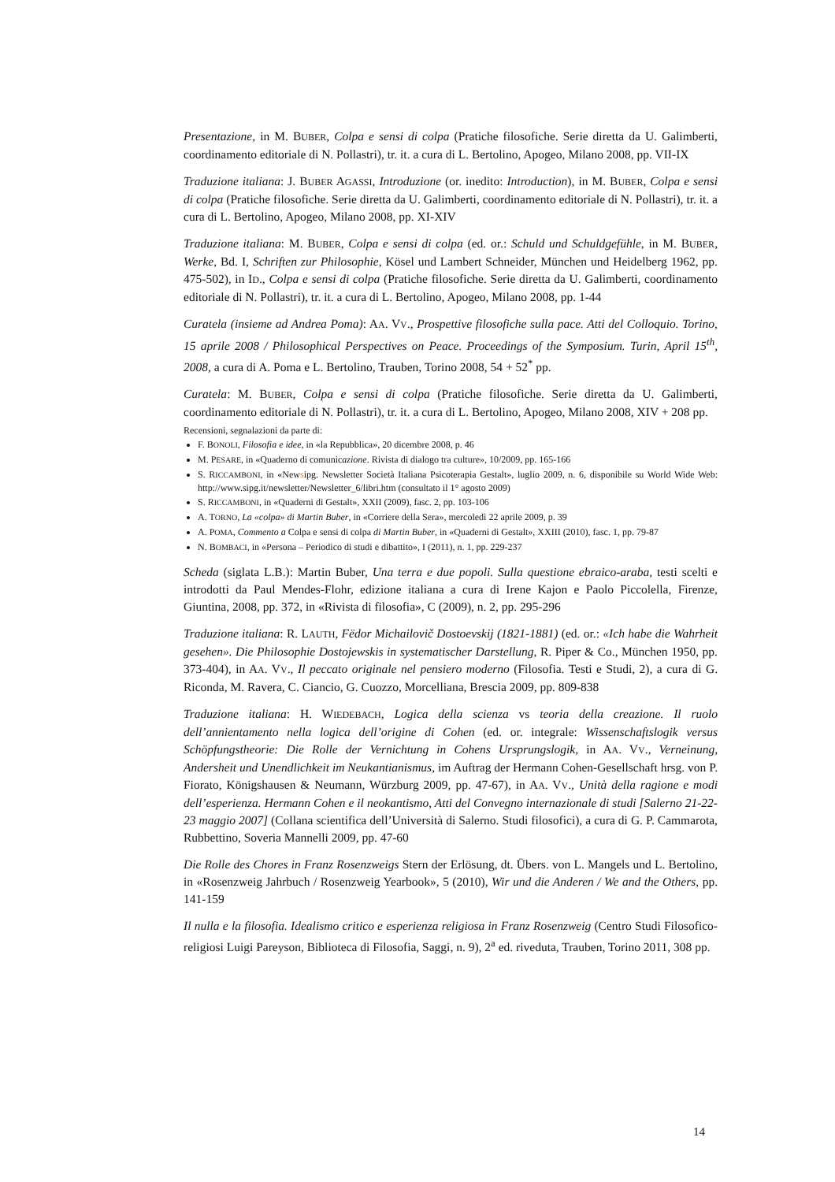Presentazione, in M. BUBER, Colpa e sensi di colpa (Pratiche filosofiche. Serie diretta da U. Galimberti, coordinamento editoriale di N. Pollastri), tr. it. a cura di L. Bertolino, Apogeo, Milano 2008, pp. VII-IX
Traduzione italiana: J. BUBER AGASSI, Introduzione (or. inedito: Introduction), in M. BUBER, Colpa e sensi di colpa (Pratiche filosofiche. Serie diretta da U. Galimberti, coordinamento editoriale di N. Pollastri), tr. it. a cura di L. Bertolino, Apogeo, Milano 2008, pp. XI-XIV
Traduzione italiana: M. BUBER, Colpa e sensi di colpa (ed. or.: Schuld und Schuldgefühle, in M. BUBER, Werke, Bd. I, Schriften zur Philosophie, Kösel und Lambert Schneider, München und Heidelberg 1962, pp. 475-502), in ID., Colpa e sensi di colpa (Pratiche filosofiche. Serie diretta da U. Galimberti, coordinamento editoriale di N. Pollastri), tr. it. a cura di L. Bertolino, Apogeo, Milano 2008, pp. 1-44
Curatela (insieme ad Andrea Poma): AA. VV., Prospettive filosofiche sulla pace. Atti del Colloquio. Torino, 15 aprile 2008 / Philosophical Perspectives on Peace. Proceedings of the Symposium. Turin, April 15<sup>th</sup>, 2008, a cura di A. Poma e L. Bertolino, Trauben, Torino 2008, 54 + 52<sup>*</sup> pp.
Curatela: M. BUBER, Colpa e sensi di colpa (Pratiche filosofiche. Serie diretta da U. Galimberti, coordinamento editoriale di N. Pollastri), tr. it. a cura di L. Bertolino, Apogeo, Milano 2008, XIV + 208 pp.
Recensioni, segnalazioni da parte di:
F. BONOLI, Filosofia e idee, in «la Repubblica», 20 dicembre 2008, p. 46
M. PESARE, in «Quaderno di comunicazione. Rivista di dialogo tra culture», 10/2009, pp. 165-166
S. RICCAMBONI, in «Newsipg. Newsletter Società Italiana Psicoterapia Gestalt», luglio 2009, n. 6, disponibile su World Wide Web: http://www.sipg.it/newsletter/Newsletter_6/libri.htm (consultato il 1° agosto 2009)
S. RICCAMBONI, in «Quaderni di Gestalt», XXII (2009), fasc. 2, pp. 103-106
A. TORNO, La «colpa» di Martin Buber, in «Corriere della Sera», mercoledì 22 aprile 2009, p. 39
A. POMA, Commento a Colpa e sensi di colpa di Martin Buber, in «Quaderni di Gestalt», XXIII (2010), fasc. 1, pp. 79-87
N. BOMBACI, in «Persona – Periodico di studi e dibattito», I (2011), n. 1, pp. 229-237
Scheda (siglata L.B.): Martin Buber, Una terra e due popoli. Sulla questione ebraico-araba, testi scelti e introdotti da Paul Mendes-Flohr, edizione italiana a cura di Irene Kajon e Paolo Piccolella, Firenze, Giuntina, 2008, pp. 372, in «Rivista di filosofia», C (2009), n. 2, pp. 295-296
Traduzione italiana: R. LAUTH, Fëdor Michailovič Dostoevskij (1821-1881) (ed. or.: «Ich habe die Wahrheit gesehen». Die Philosophie Dostojewskis in systematischer Darstellung, R. Piper & Co., München 1950, pp. 373-404), in AA. VV., Il peccato originale nel pensiero moderno (Filosofia. Testi e Studi, 2), a cura di G. Riconda, M. Ravera, C. Ciancio, G. Cuozzo, Morcelliana, Brescia 2009, pp. 809-838
Traduzione italiana: H. WIEDEBACH, Logica della scienza vs teoria della creazione. Il ruolo dell’annientamento nella logica dell’origine di Cohen (ed. or. integrale: Wissenschaftslogik versus Schöpfungstheorie: Die Rolle der Vernichtung in Cohens Ursprungslogik, in AA. VV., Verneinung, Andersheit und Unendlichkeit im Neukantianismus, im Auftrag der Hermann Cohen-Gesellschaft hrsg. von P. Fiorato, Königshausen & Neumann, Würzburg 2009, pp. 47-67), in AA. VV., Unità della ragione e modi dell’esperienza. Hermann Cohen e il neokantismo, Atti del Convegno internazionale di studi [Salerno 21-22-23 maggio 2007] (Collana scientifica dell’Università di Salerno. Studi filosofici), a cura di G. P. Cammarota, Rubbettino, Soveria Mannelli 2009, pp. 47-60
Die Rolle des Chores in Franz Rosenzweigs Stern der Erlösung, dt. Übers. von L. Mangels und L. Bertolino, in «Rosenzweig Jahrbuch / Rosenzweig Yearbook», 5 (2010), Wir und die Anderen / We and the Others, pp. 141-159
Il nulla e la filosofia. Idealismo critico e esperienza religiosa in Franz Rosenzweig (Centro Studi Filosofico-religiosi Luigi Pareyson, Biblioteca di Filosofia, Saggi, n. 9), 2<sup>a</sup> ed. riveduta, Trauben, Torino 2011, 308 pp.
14